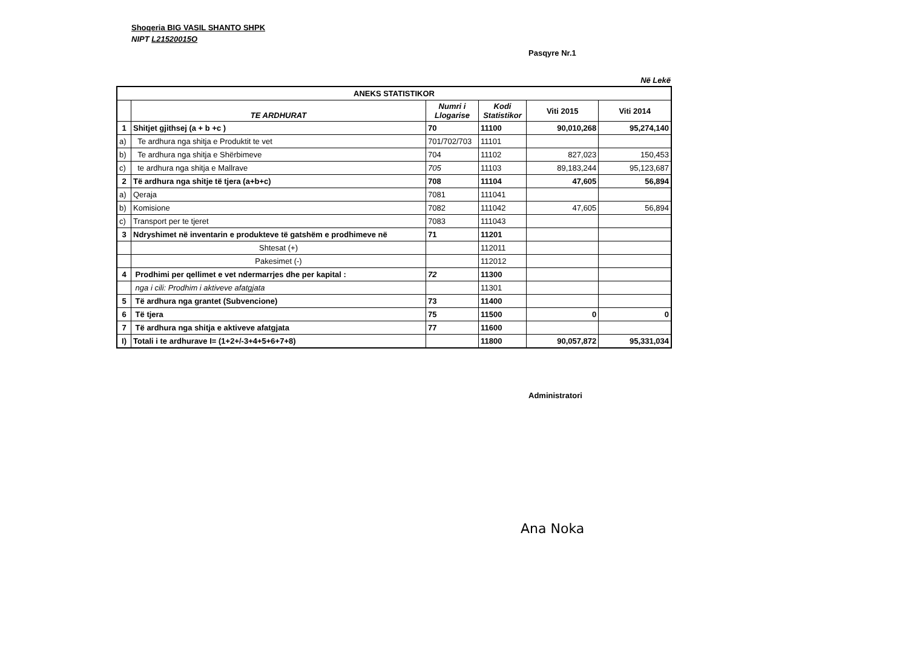Shoqeria BIG VASIL SHANTO SHPK
NIPT L21520015O
Pasqyre Nr.1
Në Lekë
| ANEKS STATISTIKOR | | | | | |
| --- | --- | --- | --- | --- | --- |
| | TE ARDHURAT | Numri i Llogarise | Kodi Statistikor | Viti 2015 | Viti 2014 |
| 1 | Shitjet gjithsej (a + b +c ) | 70 | 11100 | 90,010,268 | 95,274,140 |
| a) | Te ardhura nga shitja e Produktit te vet | 701/702/703 | 11101 | | |
| b) | Te ardhura nga shitja e Shërbimeve | 704 | 11102 | 827,023 | 150,453 |
| c) | te ardhura nga shitja e Mallrave | 705 | 11103 | 89,183,244 | 95,123,687 |
| 2 | Të ardhura nga shitje të tjera (a+b+c) | 708 | 11104 | 47,605 | 56,894 |
| a) | Qeraja | 7081 | 111041 | | |
| b) | Komisione | 7082 | 111042 | 47,605 | 56,894 |
| c) | Transport per te tjeret | 7083 | 111043 | | |
| 3 | Ndryshimet në inventarin e produkteve të gatshëm e prodhimeve në | 71 | 11201 | | |
| | Shtesat (+) | | 112011 | | |
| | Pakesimet (-) | | 112012 | | |
| 4 | Prodhimi per qellimet e vet ndermarrjes dhe per kapital : | 72 | 11300 | | |
| | nga i cili: Prodhim i aktiveve afatgjata | | 11301 | | |
| 5 | Të ardhura nga grantet (Subvencione) | 73 | 11400 | | |
| 6 | Të tjera | 75 | 11500 | 0 | 0 |
| 7 | Të ardhura nga shitja e aktiveve afatgjata | 77 | 11600 | | |
| I) | Totali i te ardhurave I= (1+2+/-3+4+5+6+7+8) | | 11800 | 90,057,872 | 95,331,034 |
Administratori
Ana Noka